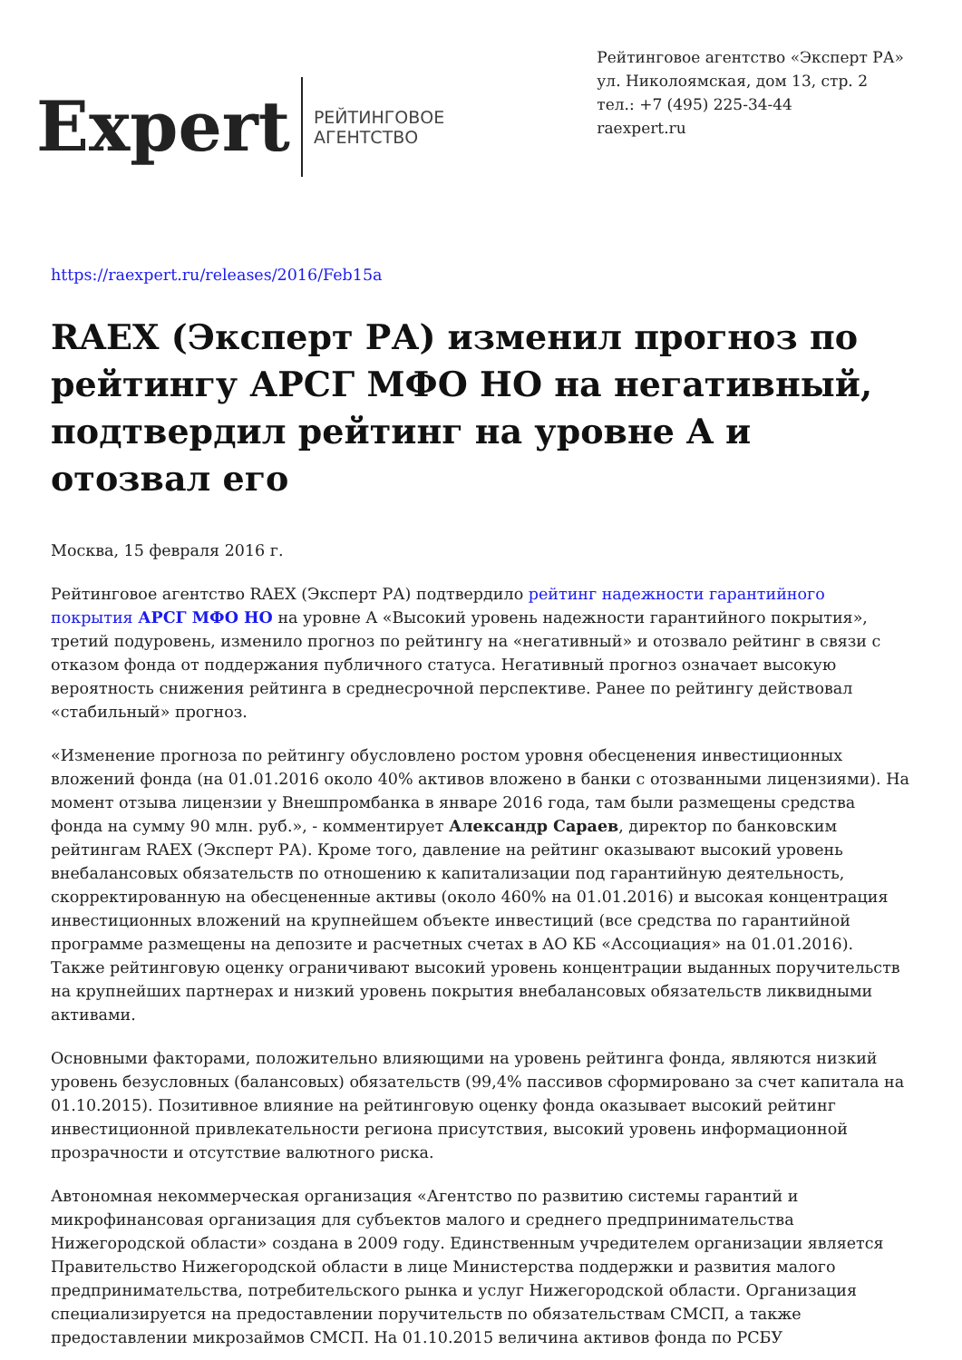Expert
РЕЙТИНГОВОЕ
АГЕНТСТВО
Рейтинговое агентство «Эксперт РА»
ул. Николоямская, дом 13, стр. 2
тел.: +7 (495) 225-34-44
raexpert.ru
https://raexpert.ru/releases/2016/Feb15a
RAEX (Эксперт РА) изменил прогноз по рейтингу АРСГ МФО НО на негативный, подтвердил рейтинг на уровне A и отозвал его
Москва, 15 февраля 2016 г.
Рейтинговое агентство RAEX (Эксперт РА) подтвердило рейтинг надежности гарантийного покрытия АРСГ МФО НО на уровне A «Высокий уровень надежности гарантийного покрытия», третий подуровень, изменило прогноз по рейтингу на «негативный» и отозвало рейтинг в связи с отказом фонда от поддержания публичного статуса. Негативный прогноз означает высокую вероятность снижения рейтинга в среднесрочной перспективе. Ранее по рейтингу действовал «стабильный» прогноз.
«Изменение прогноза по рейтингу обусловлено ростом уровня обесценения инвестиционных вложений фонда (на 01.01.2016 около 40% активов вложено в банки с отозванными лицензиями). На момент отзыва лицензии у Внешпромбанка в январе 2016 года, там были размещены средства фонда на сумму 90 млн. руб.», - комментирует Александр Сараев, директор по банковским рейтингам RAEX (Эксперт РА). Кроме того, давление на рейтинг оказывают высокий уровень внебалансовых обязательств по отношению к капитализации под гарантийную деятельность, скорректированную на обесцененные активы (около 460% на 01.01.2016) и высокая концентрация инвестиционных вложений на крупнейшем объекте инвестиций (все средства по гарантийной программе размещены на депозите и расчетных счетах в АО КБ «Ассоциация» на 01.01.2016). Также рейтинговую оценку ограничивают высокий уровень концентрации выданных поручительств на крупнейших партнерах и низкий уровень покрытия внебалансовых обязательств ликвидными активами.
Основными факторами, положительно влияющими на уровень рейтинга фонда, являются низкий уровень безусловных (балансовых) обязательств (99,4% пассивов сформировано за счет капитала на 01.10.2015). Позитивное влияние на рейтинговую оценку фонда оказывает высокий рейтинг инвестиционной привлекательности региона присутствия, высокий уровень информационной прозрачности и отсутствие валютного риска.
Автономная некоммерческая организация «Агентство по развитию системы гарантий и микрофинансовая организация для субъектов малого и среднего предпринимательства Нижегородской области» создана в 2009 году. Единственным учредителем организации является Правительство Нижегородской области в лице Министерства поддержки и развития малого предпринимательства, потребительского рынка и услуг Нижегородской области. Организация специализируется на предоставлении поручительств по обязательствам СМСП, а также предоставлении микрозаймов СМСП. На 01.10.2015 величина активов фонда по РСБУ